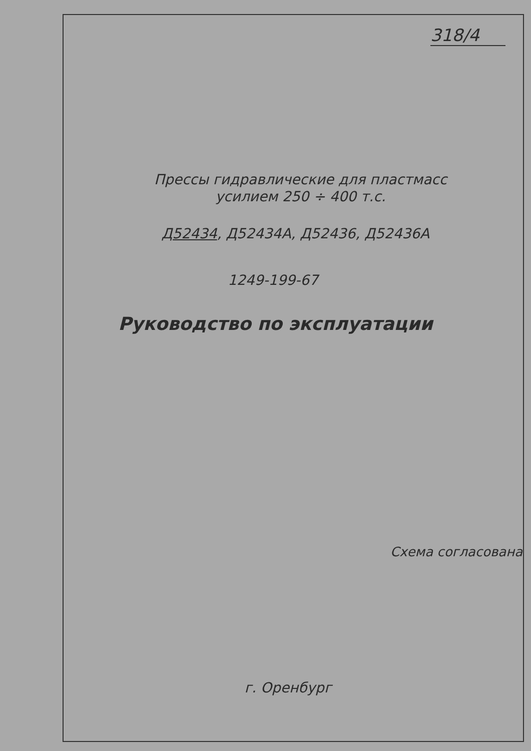318/4
Прессы гидравлические для пластмасс
усилием 250 ÷ 400 т.с.
Д52434, Д52434А, Д52436, Д52436А
1249-199-67
Руководство по эксплуатации
Схема согласована
г. Оренбург